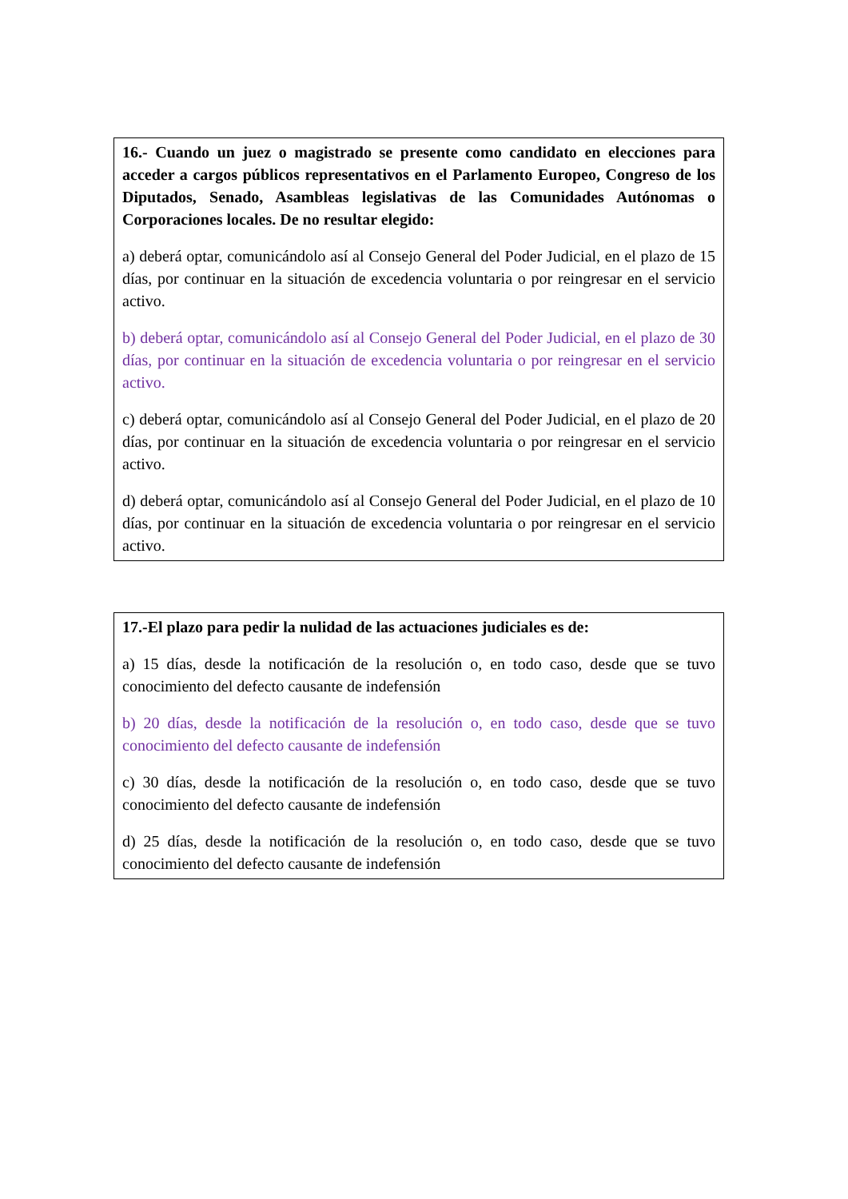16.- Cuando un juez o magistrado se presente como candidato en elecciones para acceder a cargos públicos representativos en el Parlamento Europeo, Congreso de los Diputados, Senado, Asambleas legislativas de las Comunidades Autónomas o Corporaciones locales. De no resultar elegido:
a) deberá optar, comunicándolo así al Consejo General del Poder Judicial, en el plazo de 15 días, por continuar en la situación de excedencia voluntaria o por reingresar en el servicio activo.
b) deberá optar, comunicándolo así al Consejo General del Poder Judicial, en el plazo de 30 días, por continuar en la situación de excedencia voluntaria o por reingresar en el servicio activo.
c) deberá optar, comunicándolo así al Consejo General del Poder Judicial, en el plazo de 20 días, por continuar en la situación de excedencia voluntaria o por reingresar en el servicio activo.
d) deberá optar, comunicándolo así al Consejo General del Poder Judicial, en el plazo de 10 días, por continuar en la situación de excedencia voluntaria o por reingresar en el servicio activo.
17.-El plazo para pedir la nulidad de las actuaciones judiciales es de:
a) 15 días, desde la notificación de la resolución o, en todo caso, desde que se tuvo conocimiento del defecto causante de indefensión
b) 20 días, desde la notificación de la resolución o, en todo caso, desde que se tuvo conocimiento del defecto causante de indefensión
c) 30 días, desde la notificación de la resolución o, en todo caso, desde que se tuvo conocimiento del defecto causante de indefensión
d) 25 días, desde la notificación de la resolución o, en todo caso, desde que se tuvo conocimiento del defecto causante de indefensión